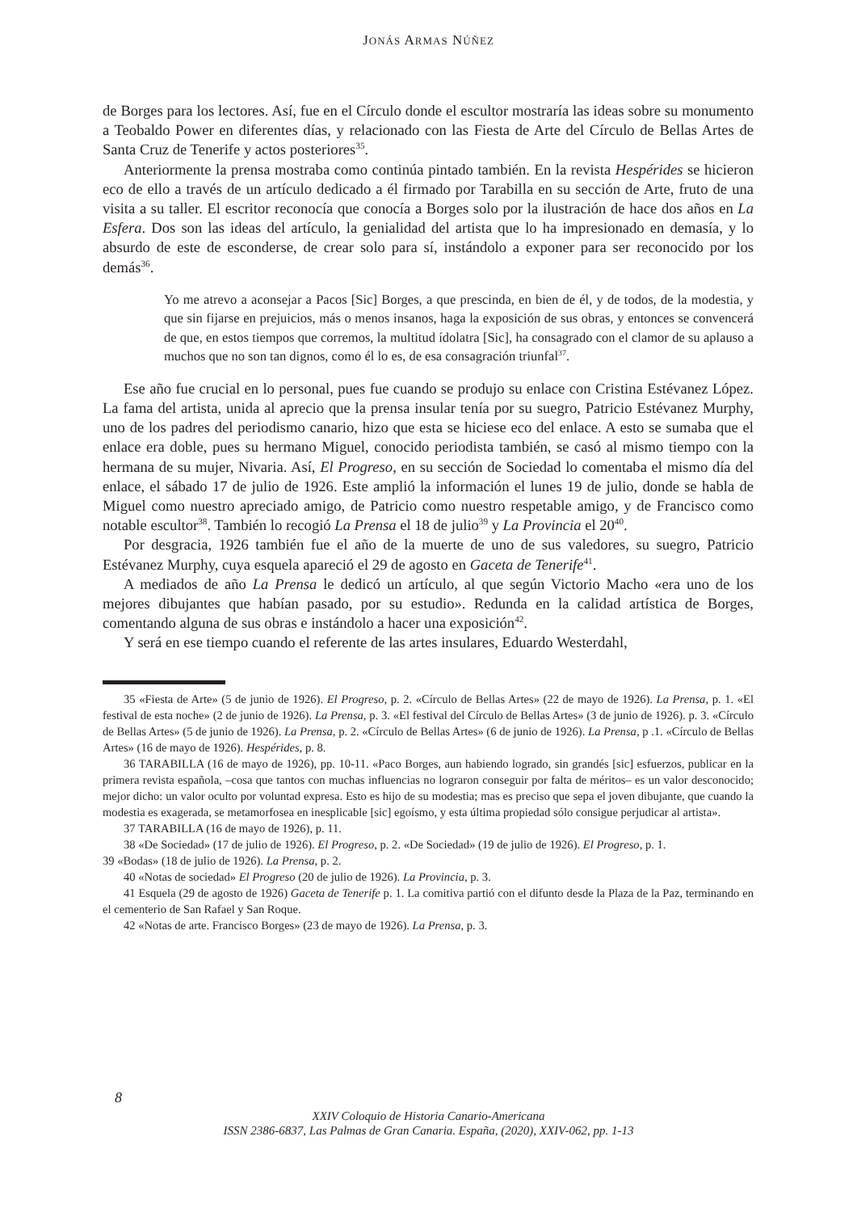JONÁS ARMAS NÚÑEZ
de Borges para los lectores. Así, fue en el Círculo donde el escultor mostraría las ideas sobre su monumento a Teobaldo Power en diferentes días, y relacionado con las Fiesta de Arte del Círculo de Bellas Artes de Santa Cruz de Tenerife y actos posteriores<sup>35</sup>.
Anteriormente la prensa mostraba como continúa pintado también. En la revista Hespérides se hicieron eco de ello a través de un artículo dedicado a él firmado por Tarabilla en su sección de Arte, fruto de una visita a su taller. El escritor reconocía que conocía a Borges solo por la ilustración de hace dos años en La Esfera. Dos son las ideas del artículo, la genialidad del artista que lo ha impresionado en demasía, y lo absurdo de este de esconderse, de crear solo para sí, instándolo a exponer para ser reconocido por los demás<sup>36</sup>.
Yo me atrevo a aconsejar a Pacos [Sic] Borges, a que prescinda, en bien de él, y de todos, de la modestia, y que sin fijarse en prejuicios, más o menos insanos, haga la exposición de sus obras, y entonces se convencerá de que, en estos tiempos que corremos, la multitud ídolatra [Sic], ha consagrado con el clamor de su aplauso a muchos que no son tan dignos, como él lo es, de esa consagración triunfal<sup>37</sup>.
Ese año fue crucial en lo personal, pues fue cuando se produjo su enlace con Cristina Estévanez López. La fama del artista, unida al aprecio que la prensa insular tenía por su suegro, Patricio Estévanez Murphy, uno de los padres del periodismo canario, hizo que esta se hiciese eco del enlace. A esto se sumaba que el enlace era doble, pues su hermano Miguel, conocido periodista también, se casó al mismo tiempo con la hermana de su mujer, Nivaria. Así, El Progreso, en su sección de Sociedad lo comentaba el mismo día del enlace, el sábado 17 de julio de 1926. Este amplió la información el lunes 19 de julio, donde se habla de Miguel como nuestro apreciado amigo, de Patricio como nuestro respetable amigo, y de Francisco como notable escultor<sup>38</sup>. También lo recogió La Prensa el 18 de julio<sup>39</sup> y La Provincia el 20<sup>40</sup>.
Por desgracia, 1926 también fue el año de la muerte de uno de sus valedores, su suegro, Patricio Estévanez Murphy, cuya esquela apareció el 29 de agosto en Gaceta de Tenerife<sup>41</sup>.
A mediados de año La Prensa le dedicó un artículo, al que según Victorio Macho «era uno de los mejores dibujantes que habían pasado, por su estudio». Redunda en la calidad artística de Borges, comentando alguna de sus obras e instándolo a hacer una exposición<sup>42</sup>.
Y será en ese tiempo cuando el referente de las artes insulares, Eduardo Westerdahl,
35 «Fiesta de Arte» (5 de junio de 1926). El Progreso, p. 2. «Círculo de Bellas Artes» (22 de mayo de 1926). La Prensa, p. 1. «El festival de esta noche» (2 de junio de 1926). La Prensa, p. 3. «El festival del Círculo de Bellas Artes» (3 de junio de 1926). p. 3. «Círculo de Bellas Artes» (5 de junio de 1926). La Prensa, p. 2. «Círculo de Bellas Artes» (6 de junio de 1926). La Prensa, p .1. «Círculo de Bellas Artes» (16 de mayo de 1926). Hespérides, p. 8.
36 TARABILLA (16 de mayo de 1926), pp. 10-11. «Paco Borges, aun habiendo logrado, sin grandés [sic] esfuerzos, publicar en la primera revista española, –cosa que tantos con muchas influencias no lograron conseguir por falta de méritos– es un valor desconocido; mejor dicho: un valor oculto por voluntad expresa. Esto es hijo de su modestia; mas es preciso que sepa el joven dibujante, que cuando la modestia es exagerada, se metamorfosea en inesplicable [sic] egoísmo, y esta última propiedad sólo consigue perjudicar al artista».
37 TARABILLA (16 de mayo de 1926), p. 11.
38 «De Sociedad» (17 de julio de 1926). El Progreso, p. 2. «De Sociedad» (19 de julio de 1926). El Progreso, p. 1.
39 «Bodas» (18 de julio de 1926). La Prensa, p. 2.
40 «Notas de sociedad» El Progreso (20 de julio de 1926). La Provincia, p. 3.
41 Esquela (29 de agosto de 1926) Gaceta de Tenerife p. 1. La comitiva partió con el difunto desde la Plaza de la Paz, terminando en el cementerio de San Rafael y San Roque.
42 «Notas de arte. Francisco Borges» (23 de mayo de 1926). La Prensa, p. 3.
8
XXIV Coloquio de Historia Canario-Americana
ISSN 2386-6837, Las Palmas de Gran Canaria. España, (2020), XXIV-062, pp. 1-13